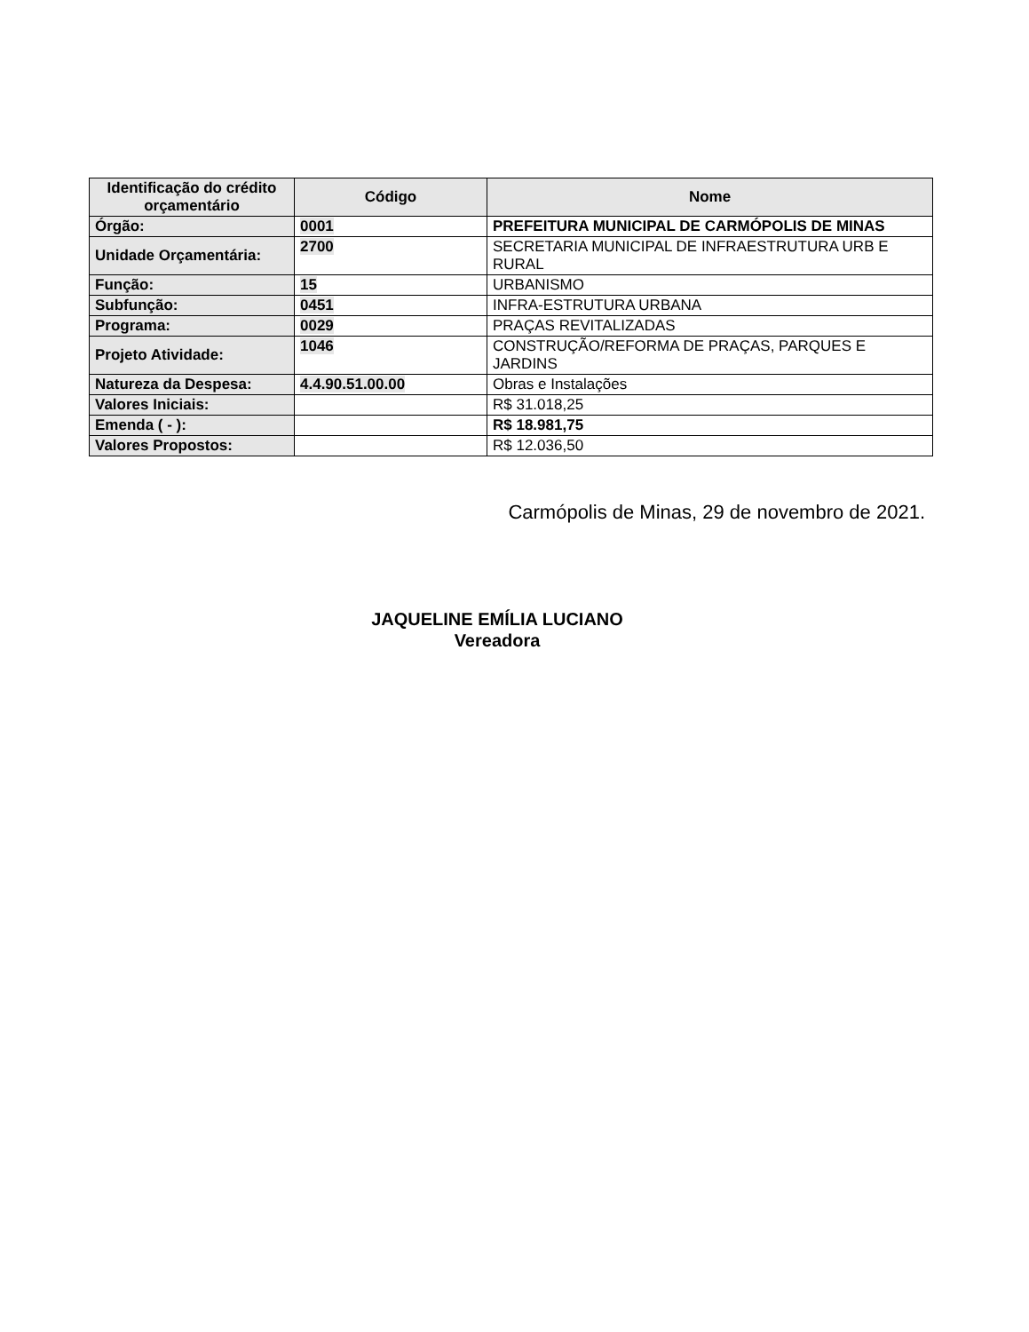| Identificação do crédito orçamentário | Código | Nome |
| --- | --- | --- |
| Órgão: | 0001 | PREFEITURA MUNICIPAL DE CARMÓPOLIS DE MINAS |
| Unidade Orçamentária: | 2700 | SECRETARIA MUNICIPAL DE INFRAESTRUTURA URB E RURAL |
| Função: | 15 | URBANISMO |
| Subfunção: | 0451 | INFRA-ESTRUTURA URBANA |
| Programa: | 0029 | PRAÇAS REVITALIZADAS |
| Projeto Atividade: | 1046 | CONSTRUÇÃO/REFORMA DE PRAÇAS, PARQUES E JARDINS |
| Natureza da Despesa: | 4.4.90.51.00.00 | Obras e Instalações |
| Valores Iniciais: | | R$ 31.018,25 |
| Emenda ( - ): | | R$ 18.981,75 |
| Valores Propostos: | | R$ 12.036,50 |
Carmópolis de Minas, 29 de novembro de 2021.
JAQUELINE EMÍLIA LUCIANO
Vereadora